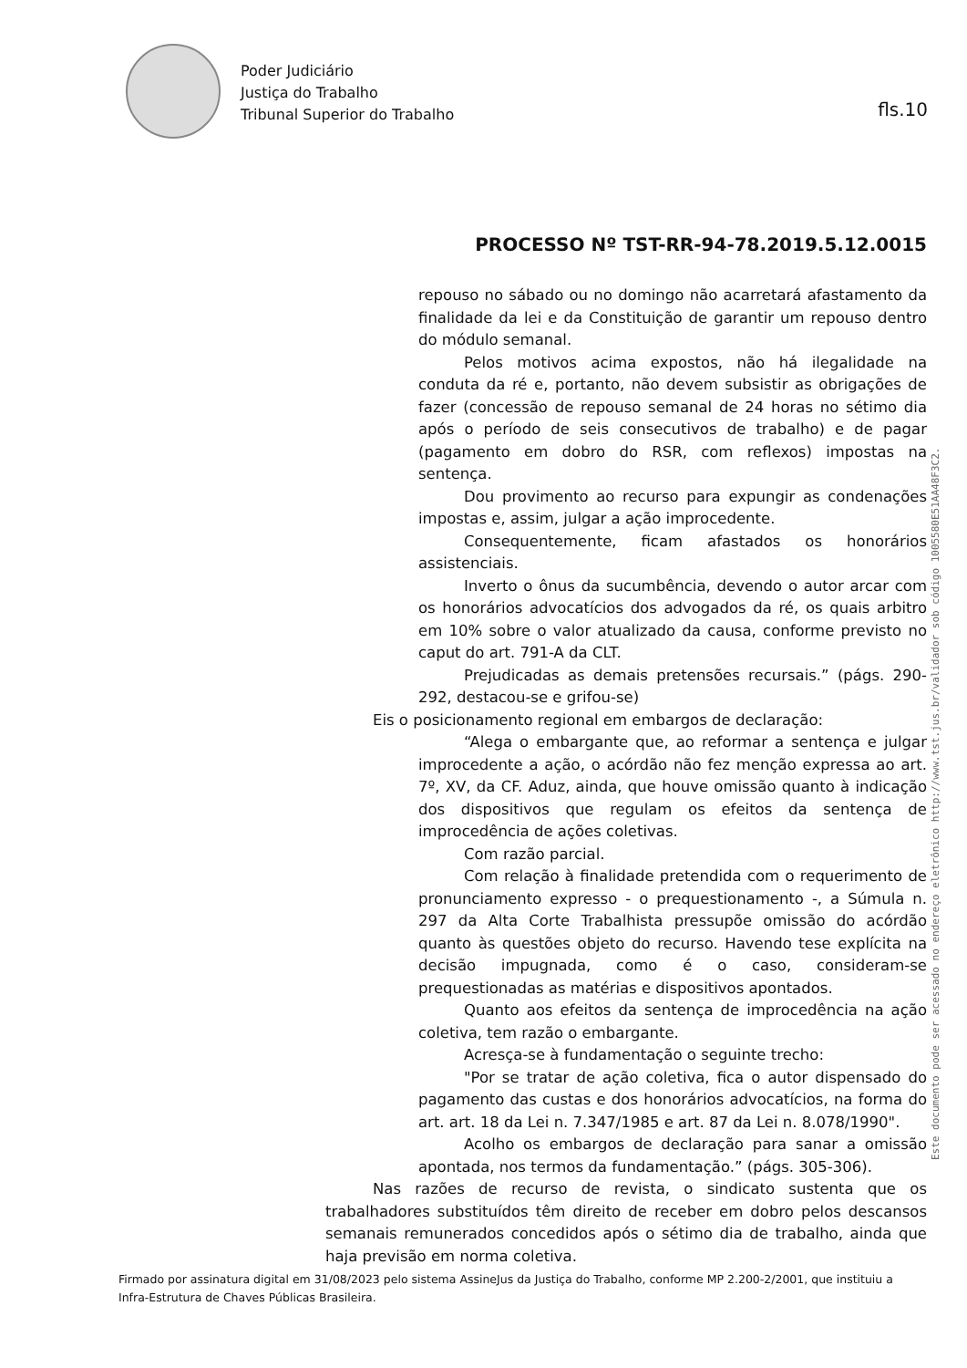Poder Judiciário
Justiça do Trabalho
Tribunal Superior do Trabalho
fls.10
PROCESSO Nº TST-RR-94-78.2019.5.12.0015
repouso no sábado ou no domingo não acarretará afastamento da finalidade da lei e da Constituição de garantir um repouso dentro do módulo semanal.
Pelos motivos acima expostos, não há ilegalidade na conduta da ré e, portanto, não devem subsistir as obrigações de fazer (concessão de repouso semanal de 24 horas no sétimo dia após o período de seis consecutivos de trabalho) e de pagar (pagamento em dobro do RSR, com reflexos) impostas na sentença.
Dou provimento ao recurso para expungir as condenações impostas e, assim, julgar a ação improcedente.
Consequentemente, ficam afastados os honorários assistenciais.
Inverto o ônus da sucumbência, devendo o autor arcar com os honorários advocatícios dos advogados da ré, os quais arbitro em 10% sobre o valor atualizado da causa, conforme previsto no caput do art. 791-A da CLT.
Prejudicadas as demais pretensões recursais.” (págs. 290-292, destacou-se e grifou-se)
Eis o posicionamento regional em embargos de declaração:
“Alega o embargante que, ao reformar a sentença e julgar improcedente a ação, o acórdão não fez menção expressa ao art. 7º, XV, da CF. Aduz, ainda, que houve omissão quanto à indicação dos dispositivos que regulam os efeitos da sentença de improcedência de ações coletivas.
Com razão parcial.
Com relação à finalidade pretendida com o requerimento de pronunciamento expresso - o prequestionamento -, a Súmula n. 297 da Alta Corte Trabalhista pressupõe omissão do acórdão quanto às questões objeto do recurso. Havendo tese explícita na decisão impugnada, como é o caso, consideram-se prequestionadas as matérias e dispositivos apontados.
Quanto aos efeitos da sentença de improcedência na ação coletiva, tem razão o embargante.
Acresça-se à fundamentação o seguinte trecho:
"Por se tratar de ação coletiva, fica o autor dispensado do pagamento das custas e dos honorários advocatícios, na forma do art. art. 18 da Lei n. 7.347/1985 e art. 87 da Lei n. 8.078/1990".
Acolho os embargos de declaração para sanar a omissão apontada, nos termos da fundamentação.” (págs. 305-306).
Nas razões de recurso de revista, o sindicato sustenta que os trabalhadores substituídos têm direito de receber em dobro pelos descansos semanais remunerados concedidos após o sétimo dia de trabalho, ainda que haja previsão em norma coletiva.
Este documento pode ser acessado no endereço eletrônico http://www.tst.jus.br/validador sob código 1005580E51AA48F3C2.
Firmado por assinatura digital em 31/08/2023 pelo sistema AssineJus da Justiça do Trabalho, conforme MP 2.200-2/2001, que instituiu a Infra-Estrutura de Chaves Públicas Brasileira.